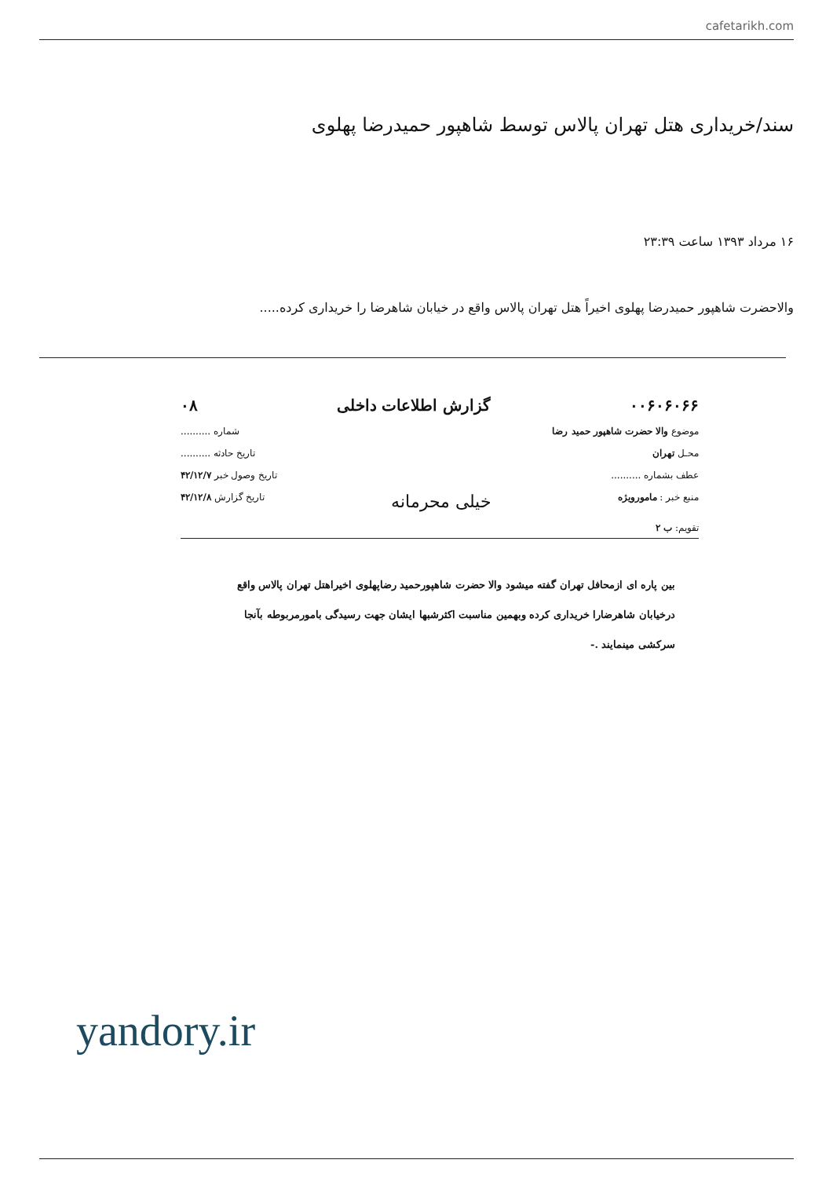cafetarikh.com
سند/خریداری هتل تهران پالاس توسط شاهپور حمیدرضا پهلوی
۱۶ مرداد ۱۳۹۳ ساعت ۲۳:۳۹
والاحضرت شاهپور حمیدرضا پهلوی اخیراً هتل تهران پالاس واقع در خیابان شاهرضا را خریداری کرده.....
۰۰۶۰۶۰۶۶ گزارش اطلاعات داخلی ۰۸
موضوع والا حضرت شاهپور حمید رضا شماره ..........
محـل تهران تاریخ حادثه ..........
عطف بشماره .......... تاریخ وصول خبر ۴۲/۱۲/۷
منبع خبر : مامورویژه خیلی محرمانه تاریخ گزارش ۴۲/۱۲/۸
تقویم: ب ۲
بین پاره ای ازمحافل تهران گفته میشود والا حضرت شاهپورحمید رضاپهلوی اخیراهتل تهران پالاس واقع درخیابان شاهرضارا خریداری کرده وبهمین مناسبت اکثرشبها ایشان جهت رسیدگی بامورمربوطه بآنجا سرکشی مینمایند .-
yandory.ir